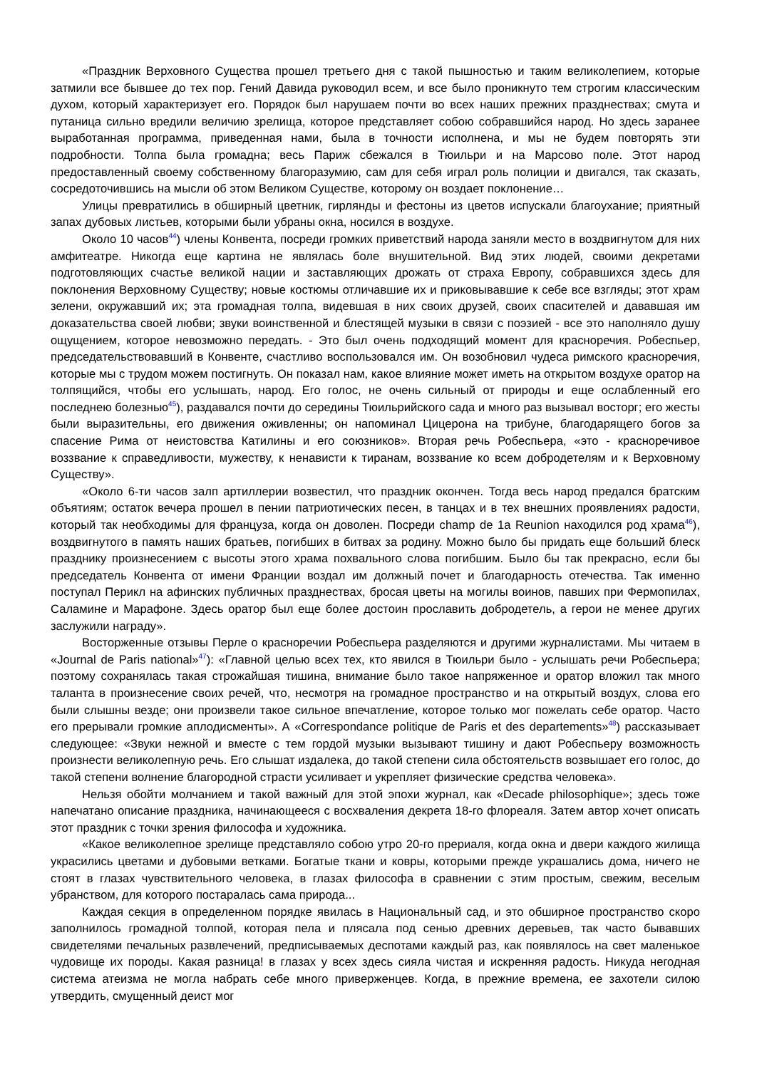«Праздник Верховного Существа прошел третьего дня с такой пышностью и таким великолепием, которые затмили все бывшее до тех пор. Гений Давида руководил всем, и все было проникнуто тем строгим классическим духом, который характеризует его. Порядок был нарушаем почти во всех наших прежних празднествах; смута и путаница сильно вредили величию зрелища, которое представляет собою собравшийся народ. Но здесь заранее выработанная программа, приведенная нами, была в точности исполнена, и мы не будем повторять эти подробности. Толпа была громадна; весь Париж сбежался в Тюильри и на Марсово поле. Этот народ предоставленный своему собственному благоразумию, сам для себя играл роль полиции и двигался, так сказать, сосредоточившись на мысли об этом Великом Существе, которому он воздает поклонение…
Улицы превратились в обширный цветник, гирлянды и фестоны из цветов испускали благоухание; приятный запах дубовых листьев, которыми были убраны окна, носился в воздухе.
Около 10 часов<sup>44</sup>) члены Конвента, посреди громких приветствий народа заняли место в воздвигнутом для них амфитеатре. Никогда еще картина не являлась боле внушительной. Вид этих людей, своими декретами подготовляющих счастье великой нации и заставляющих дрожать от страха Европу, собравшихся здесь для поклонения Верховному Существу; новые костюмы отличавшие их и приковывавшие к себе все взгляды; этот храм зелени, окружавший их; эта громадная толпа, видевшая в них своих друзей, своих спасителей и дававшая им доказательства своей любви; звуки воинственной и блестящей музыки в связи с поэзией - все это наполняло душу ощущением, которое невозможно передать. - Это был очень подходящий момент для красноречия. Робеспьер, председательствовавший в Конвенте, счастливо воспользовался им. Он возобновил чудеса римского красноречия, которые мы с трудом можем постигнуть. Он показал нам, какое влияние может иметь на открытом воздухе оратор на толпящийся, чтобы его услышать, народ. Его голос, не очень сильный от природы и еще ослабленный его последнею болезнью<sup>45</sup>), раздавался почти до середины Тюильрийского сада и много раз вызывал восторг; его жесты были выразительны, его движения оживленны; он напоминал Цицерона на трибуне, благодарящего богов за спасение Рима от неистовства Катилины и его союзников». Вторая речь Робеспьера, «это - красноречивое воззвание к справедливости, мужеству, к ненависти к тиранам, воззвание ко всем добродетелям и к Верховному Существу».
«Около 6-ти часов залп артиллерии возвестил, что праздник окончен. Тогда весь народ предался братским объятиям; остаток вечера прошел в пении патриотических песен, в танцах и в тех внешних проявлениях радости, который так необходимы для француза, когда он доволен. Посреди champ de 1a Reunion находился род храма<sup>46</sup>), воздвигнутого в память наших братьев, погибших в битвах за родину. Можно было бы придать еще больший блеск празднику произнесением с высоты этого храма похвального слова погибшим. Было бы так прекрасно, если бы председатель Конвента от имени Франции воздал им должный почет и благодарность отечества. Так именно поступал Перикл на афинских публичных празднествах, бросая цветы на могилы воинов, павших при Фермопилах, Саламине и Марафоне. Здесь оратор был еще более достоин прославить добродетель, а герои не менее других заслужили награду».
Восторженные отзывы Перле о красноречии Робеспьера разделяются и другими журналистами. Мы читаем в «Journal de Paris national»<sup>47</sup>): «Главной целью всех тех, кто явился в Тюильри было - услышать речи Робеспьера; поэтому сохранялась такая строжайшая тишина, внимание было такое напряженное и оратор вложил так много таланта в произнесение своих речей, что, несмотря на громадное пространство и на открытый воздух, слова его были слышны везде; они произвели такое сильное впечатление, которое только мог пожелать себе оратор. Часто его прерывали громкие аплодисменты». А «Correspondance politique de Paris et des departements»<sup>48</sup>) рассказывает следующее: «Звуки нежной и вместе с тем гордой музыки вызывают тишину и дают Робеспьеру возможность произнести великолепную речь. Его слышат издалека, до такой степени сила обстоятельств возвышает его голос, до такой степени волнение благородной страсти усиливает и укрепляет физические средства человека».
Нельзя обойти молчанием и такой важный для этой эпохи журнал, как «Decade philosophique»; здесь тоже напечатано описание праздника, начинающееся с восхваления декрета 18-го флореаля. Затем автор хочет описать этот праздник с точки зрения философа и художника.
«Какое великолепное зрелище представляло собою утро 20-го прериаля, когда окна и двери каждого жилища украсились цветами и дубовыми ветками. Богатые ткани и ковры, которыми прежде украшались дома, ничего не стоят в глазах чувствительного человека, в глазах философа в сравнении с этим простым, свежим, веселым убранством, для которого постаралась сама природа...
Каждая секция в определенном порядке явилась в Национальный сад, и это обширное пространство скоро заполнилось громадной толпой, которая пела и плясала под сенью древних деревьев, так часто бывавших свидетелями печальных развлечений, предписываемых деспотами каждый раз, как появлялось на свет маленькое чудовище их породы. Какая разница! в глазах у всех здесь сияла чистая и искренняя радость. Никуда негодная система атеизма не могла набрать себе много приверженцев. Когда, в прежние времена, ее захотели силою утвердить, смущенный деист мог